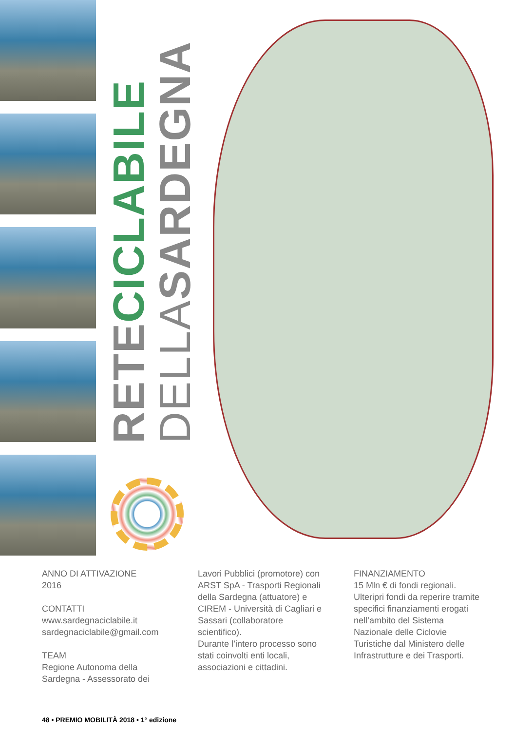RETE CICLABILE DELLA SARDEGNA
ANNO DI ATTIVAZIONE
2016
CONTATTI
www.sardegnaciclabile.it
sardegnaciclabile@gmail.com
TEAM
Regione Autonoma della Sardegna - Assessorato dei
Lavori Pubblici (promotore) con ARST SpA - Trasporti Regionali della Sardegna (attuatore) e CIREM - Università di Cagliari e Sassari (collaboratore scientifico).
Durante l’intero processo sono stati coinvolti enti locali, associazioni e cittadini.
FINANZIAMENTO
15 Mln € di fondi regionali. Ulteripri fondi da reperire tramite specifici finanziamenti erogati nell’ambito del Sistema Nazionale delle Ciclovie Turistiche dal Ministero delle Infrastrutture e dei Trasporti.
48 • PREMIO MOBILITÀ 2018 • 1° edizione